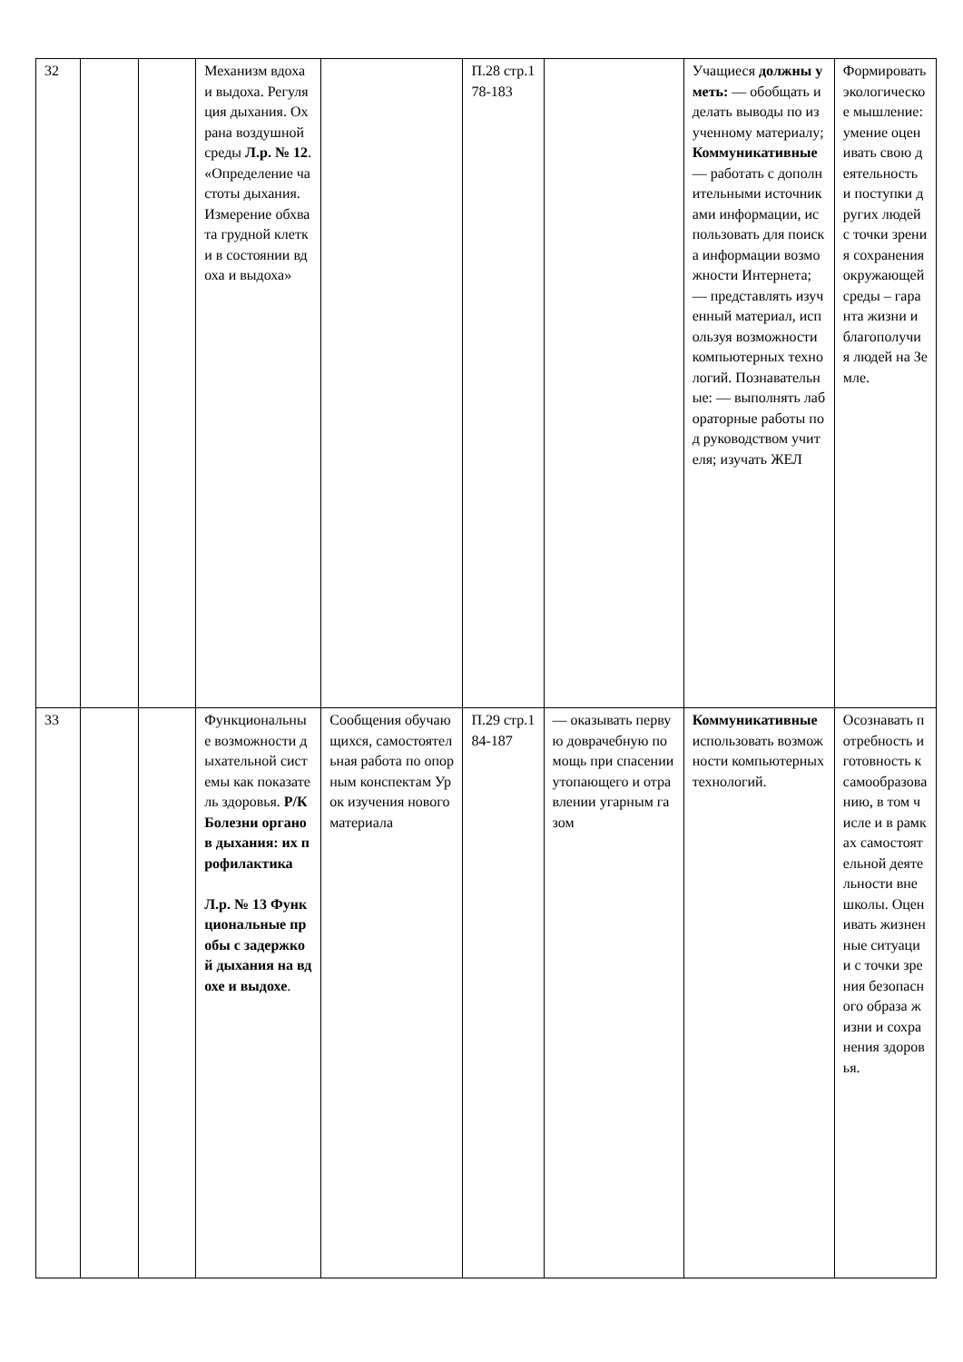| 32 | | | Механизм вдоха и выдоха. Регуляция дыхания. Охрана воздушной среды Л.р. № 12 . «Определение частоты дыхания. Измерение обхвата грудной клетки в состоянии вдоха и выдоха» | | П.28 стр.178-183 | | Учащиеся должны уметь: — обобщать и делать выводы по изученному материалу; Коммуникативные — работать с дополнительными источниками информации, использовать для поиска информации возможности Интернета; — представлять изученный материал, используя возможности компьютерных технологий. Познавательные: — выполнять лабораторные работы под руководством учителя; изучать ЖЕЛ | Формировать экологическое мышление: умение оценивать свою деятельность и поступки других людей с точки зрения сохранения окружающей среды – гаранта жизни и благополучия людей на Земле. |
| 33 | | | Функциональные возможности дыхательной системы как показатель здоровья. Р/К Болезни органов дыхания: их профилактика Л.р. № 13 Функциональные пробы с задержкой дыхания на вдохе и выдохе . | Сообщения обучающихся, самостоятельная работа по опорным конспектам Урок изучения нового материала | П.29 стр.184-187 | — оказывать первую доврачебную помощь при спасении утопающего и отравлении угарным газом | Коммуникативные использовать возможности компьютерных технологий. | Осознавать потребность и готовность к самообразованию, в том числе и в рамках самостоятельной деятельности вне школы. Оценивать жизненные ситуации с точки зрения безопасного образа жизни и сохранения здоровья. |